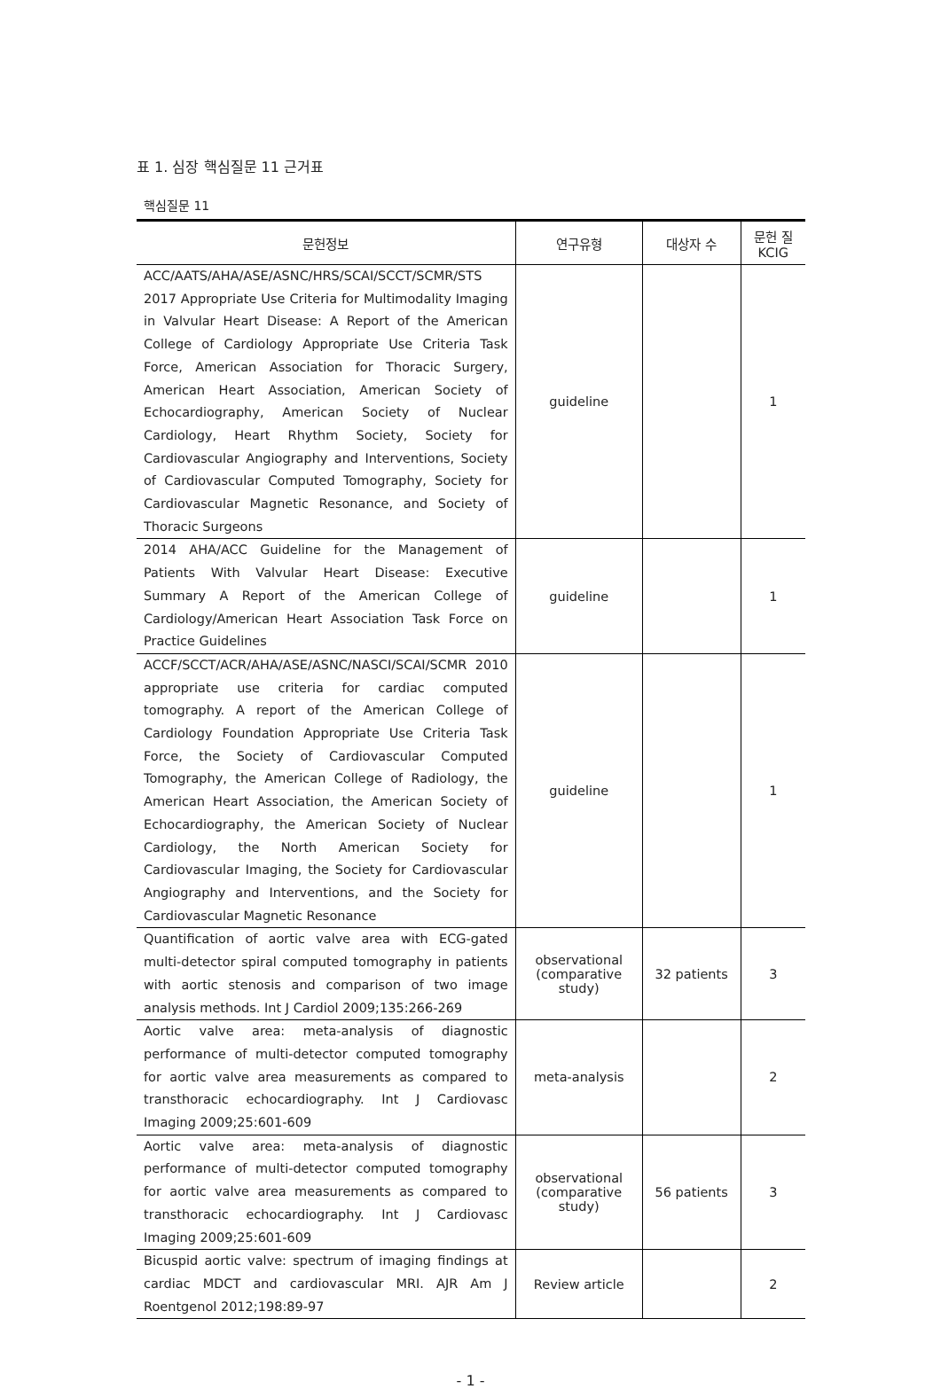표 1. 심장 핵심질문 11 근거표
핵심질문 11
| 문헌정보 | 연구유형 | 대상자 수 | 문헌 질 KCIG |
| --- | --- | --- | --- |
| ACC/AATS/AHA/ASE/ASNC/HRS/SCAI/SCCT/SCMR/STS 2017 Appropriate Use Criteria for Multimodality Imaging in Valvular Heart Disease: A Report of the American College of Cardiology Appropriate Use Criteria Task Force, American Association for Thoracic Surgery, American Heart Association, American Society of Echocardiography, American Society of Nuclear Cardiology, Heart Rhythm Society, Society for Cardiovascular Angiography and Interventions, Society of Cardiovascular Computed Tomography, Society for Cardiovascular Magnetic Resonance, and Society of Thoracic Surgeons | guideline | | 1 |
| 2014 AHA/ACC Guideline for the Management of Patients With Valvular Heart Disease: Executive Summary A Report of the American College of Cardiology/American Heart Association Task Force on Practice Guidelines | guideline | | 1 |
| ACCF/SCCT/ACR/AHA/ASE/ASNC/NASCI/SCAI/SCMR 2010 appropriate use criteria for cardiac computed tomography. A report of the American College of Cardiology Foundation Appropriate Use Criteria Task Force, the Society of Cardiovascular Computed Tomography, the American College of Radiology, the American Heart Association, the American Society of Echocardiography, the American Society of Nuclear Cardiology, the North American Society for Cardiovascular Imaging, the Society for Cardiovascular Angiography and Interventions, and the Society for Cardiovascular Magnetic Resonance | guideline | | 1 |
| Quantification of aortic valve area with ECG-gated multi-detector spiral computed tomography in patients with aortic stenosis and comparison of two image analysis methods. Int J Cardiol 2009;135:266-269 | observational (comparative study) | 32 patients | 3 |
| Aortic valve area: meta-analysis of diagnostic performance of multi-detector computed tomography for aortic valve area measurements as compared to transthoracic echocardiography. Int J Cardiovasc Imaging 2009;25:601-609 | meta-analysis | | 2 |
| Aortic valve area: meta-analysis of diagnostic performance of multi-detector computed tomography for aortic valve area measurements as compared to transthoracic echocardiography. Int J Cardiovasc Imaging 2009;25:601-609 | observational (comparative study) | 56 patients | 3 |
| Bicuspid aortic valve: spectrum of imaging findings at cardiac MDCT and cardiovascular MRI. AJR Am J Roentgenol 2012;198:89-97 | Review article | | 2 |
- 1 -